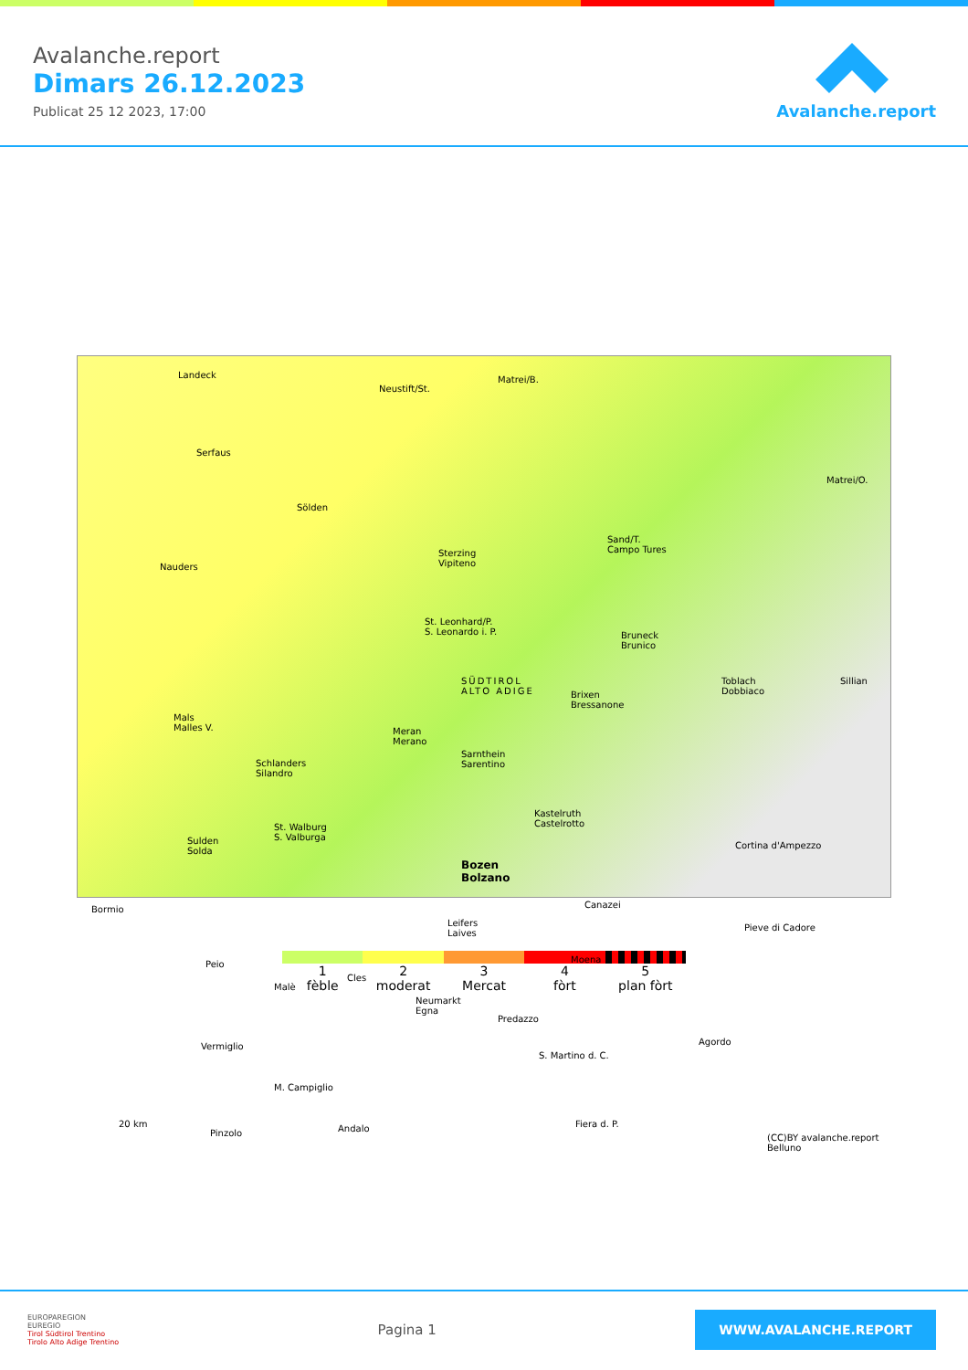Avalanche.report
Dimars 26.12.2023
Publicat 25 12 2023, 17:00
Avalanche.report
Landeck
Neustift/St.
Matrei/B.
Serfaus
Sölden
Nauders
Sterzing
Vipiteno
Sand/T.
Campo Tures
Matrei/O.
St. Leonhard/P.
S. Leonardo i. P. Bruneck
Brunico
SÜDTIROL
ALTO ADIGE Brixen
Bressanone
Toblach
Dobbiaco
Sillian
Mals
Malles V. Meran
Merano
Sarnthein
Sarentino Schlanders
Silandro
Kastelruth
Castelrotto
Sulden
Solda
St. Walburg
S. Valburga
Bozen
Bolzano
Cortina d'Ampezzo
Bormio Canazei
Leifers
Laives
Pieve di Cadore
Peio
Malè
Cles
Moena
Neumarkt
Egna
Predazzo
Vermiglio Agordo
S. Martino d. C.
M. Campiglio
20 km
Pinzolo Andalo Fiera d. P.
(CC)BY avalanche.report
Belluno
1
fèble
2
moderat
3
Mercat
4
fòrt
5
plan fòrt
EUROPAREGION
EUREGIO
Tirol Südtirol Trentino
Tirolo Alto Adige Trentino
Pagina 1
WWW.AVALANCHE.REPORT